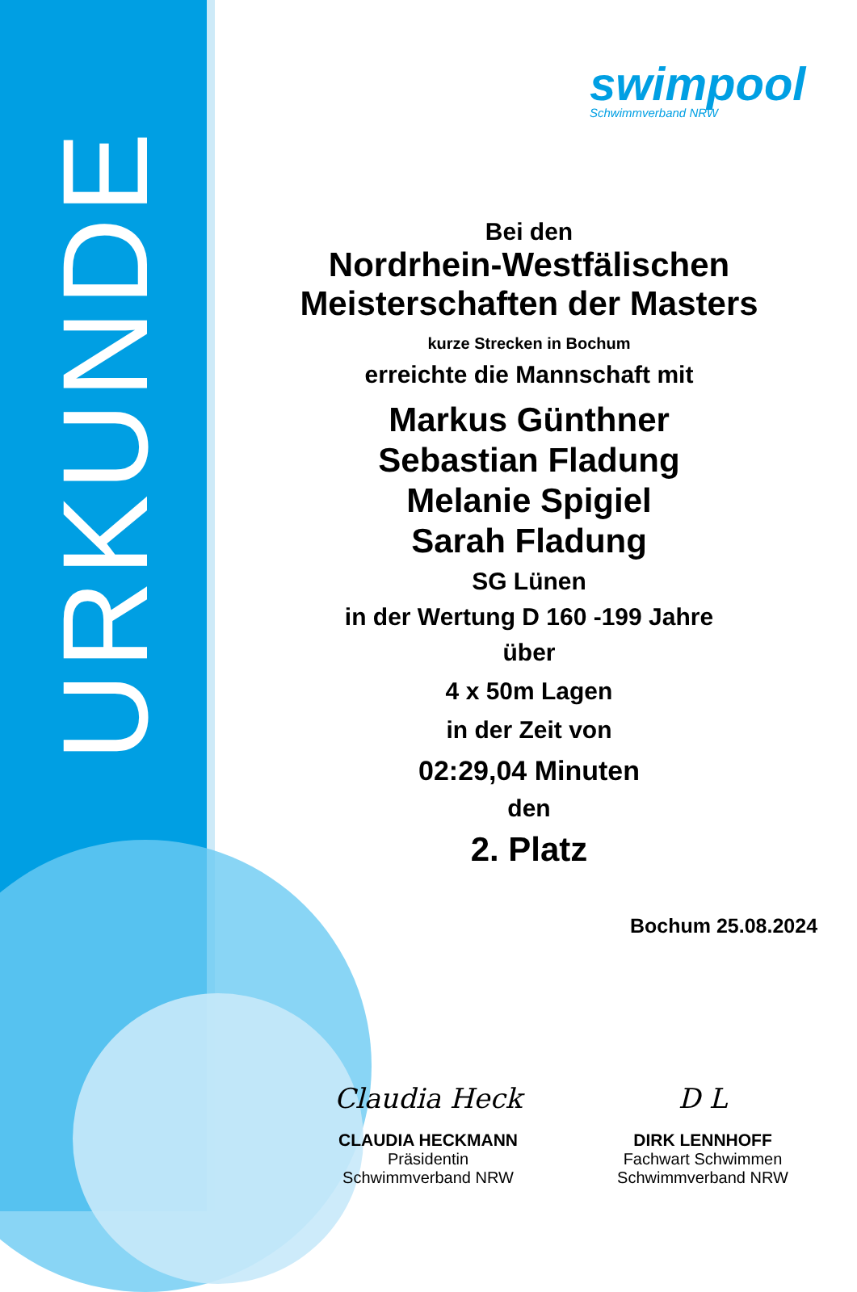URKUNDE
swimpool
Schwimmverband NRW
Bei den
Nordrhein-Westfälischen
Meisterschaften der Masters
kurze Strecken in Bochum
erreichte die Mannschaft mit
Markus Günthner
Sebastian Fladung
Melanie Spigiel
Sarah Fladung
SG Lünen
in der Wertung D 160 -199 Jahre
über
4 x 50m Lagen
in der Zeit von
02:29,04 Minuten
den
2. Platz
Bochum 25.08.2024
Claudia Heck
CLAUDIA HECKMANN
Präsidentin
Schwimmverband NRW
D L
DIRK LENNHOFF
Fachwart Schwimmen
Schwimmverband NRW